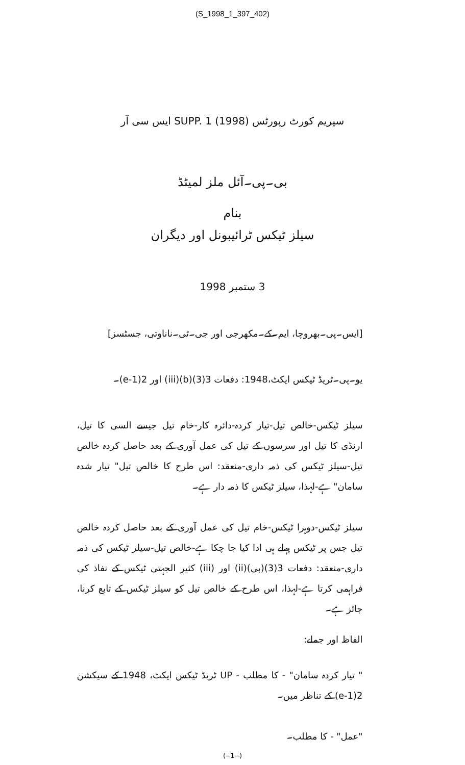(S_1998_1_397_402)
سپریم کورٹ رپورٹس (1998) SUPP. 1 ایس سی آر
بی۔پی۔آئل ملز لمیٹڈ
بنام
سیلز ٹیکس ٹرائیبونل اور دیگران
3 ستمبر 1998
[ایس۔پی۔بھروچا، ایم۔کے۔مکھرجی اور جی۔ٹی۔ناناوتی، جسٹسز]
یو۔پی۔ٹریڈ ٹیکس ایکٹ،1948: دفعات 3(3)(b)(iii) اور 2(e-1)۔
سیلز ٹیکس-خالص تیل-تیار کردہ-دائرہ کار-خام تیل جیسے السی کا تیل، ارنڈی کا تیل اور سرسوں کے تیل کی عمل آوری کے بعد حاصل کردہ خالص تیل-سیلز ٹیکس کی ذمہ داری-منعقد: اس طرح کا خالص تیل" تیار شدہ سامان" ہے-لہذا، سیلز ٹیکس کا ذمہ دار ہے۔
سیلز ٹیکس-دوہرا ٹیکس-خام تیل کی عمل آوری کے بعد حاصل کردہ خالص تیل جس پر ٹیکس پہلے ہی ادا کیا جا چکا ہے-خالص تیل-سیلز ٹیکس کی ذمہ داری-منعقد: دفعات 3(3)(بی)(ii) اور (iii) کثیر الجہتی ٹیکس کے نفاذ کی فراہمی کرتا ہے-لہذا، اس طرح کے خالص تیل کو سیلز ٹیکس کے تابع کرنا، جائز ہے۔
الفاظ اور جملے:
" تیار کردہ سامان" - کا مطلب - UP ٹریڈ ٹیکس ایکٹ، 1948 کے سیکشن 2(e-1) کے تناظر میں۔
"عمل" - کا مطلب۔
(--1--)